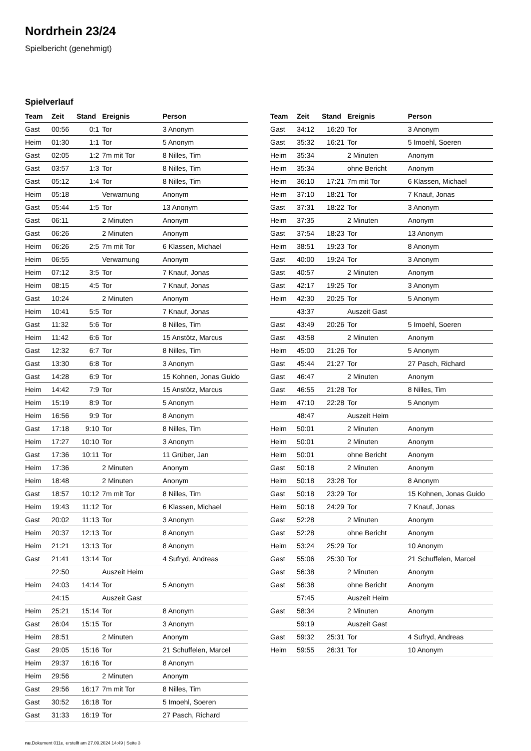Nordrhein 23/24
Spielbericht (genehmigt)
Spielverlauf
| Team | Zeit | Stand | Ereignis | Person |
| --- | --- | --- | --- | --- |
| Gast | 00:56 | 0:1 | Tor | 3 Anonym |
| Heim | 01:30 | 1:1 | Tor | 5 Anonym |
| Gast | 02:05 | 1:2 | 7m mit Tor | 8 Nilles, Tim |
| Gast | 03:57 | 1:3 | Tor | 8 Nilles, Tim |
| Gast | 05:12 | 1:4 | Tor | 8 Nilles, Tim |
| Heim | 05:18 | | Verwarnung | Anonym |
| Gast | 05:44 | 1:5 | Tor | 13 Anonym |
| Gast | 06:11 | | 2 Minuten | Anonym |
| Gast | 06:26 | | 2 Minuten | Anonym |
| Heim | 06:26 | 2:5 | 7m mit Tor | 6 Klassen, Michael |
| Heim | 06:55 | | Verwarnung | Anonym |
| Heim | 07:12 | 3:5 | Tor | 7 Knauf, Jonas |
| Heim | 08:15 | 4:5 | Tor | 7 Knauf, Jonas |
| Gast | 10:24 | | 2 Minuten | Anonym |
| Heim | 10:41 | 5:5 | Tor | 7 Knauf, Jonas |
| Gast | 11:32 | 5:6 | Tor | 8 Nilles, Tim |
| Heim | 11:42 | 6:6 | Tor | 15 Anstötz, Marcus |
| Gast | 12:32 | 6:7 | Tor | 8 Nilles, Tim |
| Gast | 13:30 | 6:8 | Tor | 3 Anonym |
| Gast | 14:28 | 6:9 | Tor | 15 Kohnen, Jonas Guido |
| Heim | 14:42 | 7:9 | Tor | 15 Anstötz, Marcus |
| Heim | 15:19 | 8:9 | Tor | 5 Anonym |
| Heim | 16:56 | 9:9 | Tor | 8 Anonym |
| Gast | 17:18 | 9:10 | Tor | 8 Nilles, Tim |
| Heim | 17:27 | 10:10 | Tor | 3 Anonym |
| Gast | 17:36 | 10:11 | Tor | 11 Grüber, Jan |
| Heim | 17:36 | | 2 Minuten | Anonym |
| Heim | 18:48 | | 2 Minuten | Anonym |
| Gast | 18:57 | 10:12 | 7m mit Tor | 8 Nilles, Tim |
| Heim | 19:43 | 11:12 | Tor | 6 Klassen, Michael |
| Gast | 20:02 | 11:13 | Tor | 3 Anonym |
| Heim | 20:37 | 12:13 | Tor | 8 Anonym |
| Heim | 21:21 | 13:13 | Tor | 8 Anonym |
| Gast | 21:41 | 13:14 | Tor | 4 Sufryd, Andreas |
| | 22:50 | | Auszeit Heim | |
| Heim | 24:03 | 14:14 | Tor | 5 Anonym |
| | 24:15 | | Auszeit Gast | |
| Heim | 25:21 | 15:14 | Tor | 8 Anonym |
| Gast | 26:04 | 15:15 | Tor | 3 Anonym |
| Heim | 28:51 | | 2 Minuten | Anonym |
| Gast | 29:05 | 15:16 | Tor | 21 Schuffelen, Marcel |
| Heim | 29:37 | 16:16 | Tor | 8 Anonym |
| Heim | 29:56 | | 2 Minuten | Anonym |
| Gast | 29:56 | 16:17 | 7m mit Tor | 8 Nilles, Tim |
| Gast | 30:52 | 16:18 | Tor | 5 Imoehl, Soeren |
| Gast | 31:33 | 16:19 | Tor | 27 Pasch, Richard |
| Team | Zeit | Stand | Ereignis | Person |
| --- | --- | --- | --- | --- |
| Gast | 34:12 | 16:20 | Tor | 3 Anonym |
| Gast | 35:32 | 16:21 | Tor | 5 Imoehl, Soeren |
| Heim | 35:34 | | 2 Minuten | Anonym |
| Heim | 35:34 | | ohne Bericht | Anonym |
| Heim | 36:10 | 17:21 | 7m mit Tor | 6 Klassen, Michael |
| Heim | 37:10 | 18:21 | Tor | 7 Knauf, Jonas |
| Gast | 37:31 | 18:22 | Tor | 3 Anonym |
| Heim | 37:35 | | 2 Minuten | Anonym |
| Gast | 37:54 | 18:23 | Tor | 13 Anonym |
| Heim | 38:51 | 19:23 | Tor | 8 Anonym |
| Gast | 40:00 | 19:24 | Tor | 3 Anonym |
| Gast | 40:57 | | 2 Minuten | Anonym |
| Gast | 42:17 | 19:25 | Tor | 3 Anonym |
| Heim | 42:30 | 20:25 | Tor | 5 Anonym |
| | 43:37 | | Auszeit Gast | |
| Gast | 43:49 | 20:26 | Tor | 5 Imoehl, Soeren |
| Gast | 43:58 | | 2 Minuten | Anonym |
| Heim | 45:00 | 21:26 | Tor | 5 Anonym |
| Gast | 45:44 | 21:27 | Tor | 27 Pasch, Richard |
| Gast | 46:47 | | 2 Minuten | Anonym |
| Gast | 46:55 | 21:28 | Tor | 8 Nilles, Tim |
| Heim | 47:10 | 22:28 | Tor | 5 Anonym |
| | 48:47 | | Auszeit Heim | |
| Heim | 50:01 | | 2 Minuten | Anonym |
| Heim | 50:01 | | 2 Minuten | Anonym |
| Heim | 50:01 | | ohne Bericht | Anonym |
| Gast | 50:18 | | 2 Minuten | Anonym |
| Heim | 50:18 | 23:28 | Tor | 8 Anonym |
| Gast | 50:18 | 23:29 | Tor | 15 Kohnen, Jonas Guido |
| Heim | 50:18 | 24:29 | Tor | 7 Knauf, Jonas |
| Gast | 52:28 | | 2 Minuten | Anonym |
| Gast | 52:28 | | ohne Bericht | Anonym |
| Heim | 53:24 | 25:29 | Tor | 10 Anonym |
| Gast | 55:06 | 25:30 | Tor | 21 Schuffelen, Marcel |
| Gast | 56:38 | | 2 Minuten | Anonym |
| Gast | 56:38 | | ohne Bericht | Anonym |
| | 57:45 | | Auszeit Heim | |
| Gast | 58:34 | | 2 Minuten | Anonym |
| | 59:19 | | Auszeit Gast | |
| Gast | 59:32 | 25:31 | Tor | 4 Sufryd, Andreas |
| Heim | 59:55 | 26:31 | Tor | 10 Anonym |
nu.Dokument 011e, erstellt am 27.09.2024 14:49 | Seite 3